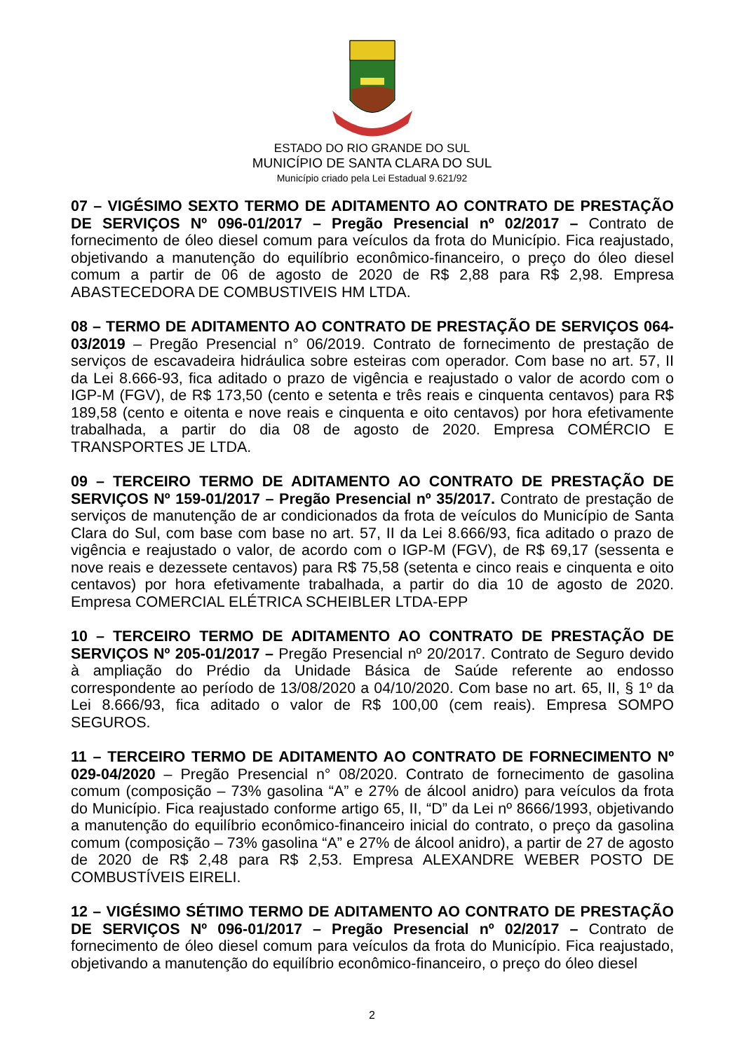ESTADO DO RIO GRANDE DO SUL
MUNICÍPIO DE SANTA CLARA DO SUL
Município criado pela Lei Estadual 9.621/92
07 – VIGÉSIMO SEXTO TERMO DE ADITAMENTO AO CONTRATO DE PRESTAÇÃO DE SERVIÇOS Nº 096-01/2017 – Pregão Presencial nº 02/2017 – Contrato de fornecimento de óleo diesel comum para veículos da frota do Município. Fica reajustado, objetivando a manutenção do equilíbrio econômico-financeiro, o preço do óleo diesel comum a partir de 06 de agosto de 2020 de R$ 2,88 para R$ 2,98. Empresa ABASTECEDORA DE COMBUSTIVEIS HM LTDA.
08 – TERMO DE ADITAMENTO AO CONTRATO DE PRESTAÇÃO DE SERVIÇOS 064-03/2019 – Pregão Presencial n° 06/2019. Contrato de fornecimento de prestação de serviços de escavadeira hidráulica sobre esteiras com operador. Com base no art. 57, II da Lei 8.666-93, fica aditado o prazo de vigência e reajustado o valor de acordo com o IGP-M (FGV), de R$ 173,50 (cento e setenta e três reais e cinquenta centavos) para R$ 189,58 (cento e oitenta e nove reais e cinquenta e oito centavos) por hora efetivamente trabalhada, a partir do dia 08 de agosto de 2020. Empresa COMÉRCIO E TRANSPORTES JE LTDA.
09 – TERCEIRO TERMO DE ADITAMENTO AO CONTRATO DE PRESTAÇÃO DE SERVIÇOS Nº 159-01/2017 – Pregão Presencial nº 35/2017. Contrato de prestação de serviços de manutenção de ar condicionados da frota de veículos do Município de Santa Clara do Sul, com base com base no art. 57, II da Lei 8.666/93, fica aditado o prazo de vigência e reajustado o valor, de acordo com o IGP-M (FGV), de R$ 69,17 (sessenta e nove reais e dezessete centavos) para R$ 75,58 (setenta e cinco reais e cinquenta e oito centavos) por hora efetivamente trabalhada, a partir do dia 10 de agosto de 2020. Empresa COMERCIAL ELÉTRICA SCHEIBLER LTDA-EPP
10 – TERCEIRO TERMO DE ADITAMENTO AO CONTRATO DE PRESTAÇÃO DE SERVIÇOS Nº 205-01/2017 – Pregão Presencial nº 20/2017. Contrato de Seguro devido à ampliação do Prédio da Unidade Básica de Saúde referente ao endosso correspondente ao período de 13/08/2020 a 04/10/2020. Com base no art. 65, II, § 1º da Lei 8.666/93, fica aditado o valor de R$ 100,00 (cem reais). Empresa SOMPO SEGUROS.
11 – TERCEIRO TERMO DE ADITAMENTO AO CONTRATO DE FORNECIMENTO Nº 029-04/2020 – Pregão Presencial n° 08/2020. Contrato de fornecimento de gasolina comum (composição – 73% gasolina “A” e 27% de álcool anidro) para veículos da frota do Município. Fica reajustado conforme artigo 65, II, “D” da Lei nº 8666/1993, objetivando a manutenção do equilíbrio econômico-financeiro inicial do contrato, o preço da gasolina comum (composição – 73% gasolina “A” e 27% de álcool anidro), a partir de 27 de agosto de 2020 de R$ 2,48 para R$ 2,53. Empresa ALEXANDRE WEBER POSTO DE COMBUSTÍVEIS EIRELI.
12 – VIGÉSIMO SÉTIMO TERMO DE ADITAMENTO AO CONTRATO DE PRESTAÇÃO DE SERVIÇOS Nº 096-01/2017 – Pregão Presencial nº 02/2017 – Contrato de fornecimento de óleo diesel comum para veículos da frota do Município. Fica reajustado, objetivando a manutenção do equilíbrio econômico-financeiro, o preço do óleo diesel
2